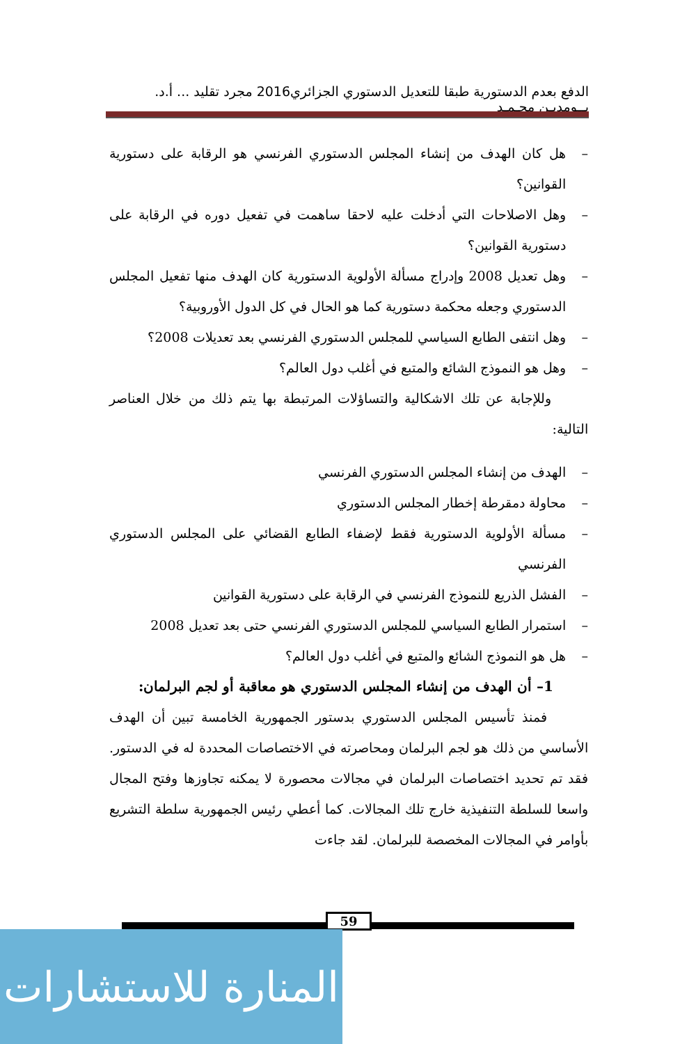الدفع بعدم الدستورية طبقا للتعديل الدستوري الجزائري2016 مجرد تقليد ... أ.د. بــومديـن محـمـد
– هل كان الهدف من إنشاء المجلس الدستوري الفرنسي هو الرقابة على دستورية القوانين؟
– وهل الاصلاحات التي أدخلت عليه لاحقا ساهمت في تفعيل دوره في الرقابة على دستورية القوانين؟
– وهل تعديل 2008 وإدراج مسألة الأولوية الدستورية كان الهدف منها تفعيل المجلس الدستوري وجعله محكمة دستورية كما هو الحال في كل الدول الأوروبية؟
– وهل انتفى الطابع السياسي للمجلس الدستوري الفرنسي بعد تعديلات 2008؟
– وهل هو النموذج الشائع والمتبع في أغلب دول العالم؟
وللإجابة عن تلك الاشكالية والتساؤلات المرتبطة بها يتم ذلك من خلال العناصر التالية:
– الهدف من إنشاء المجلس الدستوري الفرنسي
– محاولة دمقرطة إخطار المجلس الدستوري
– مسألة الأولوية الدستورية فقط لإضفاء الطابع القضائي على المجلس الدستوري الفرنسي
– الفشل الذريع للنموذج الفرنسي في الرقابة على دستورية القوانين
– استمرار الطابع السياسي للمجلس الدستوري الفرنسي حتى بعد تعديل 2008
– هل هو النموذج الشائع والمتبع في أغلب دول العالم؟
1– أن الهدف من إنشاء المجلس الدستوري هو معاقبة أو لجم البرلمان:
فمنذ تأسيس المجلس الدستوري بدستور الجمهورية الخامسة تبين أن الهدف الأساسي من ذلك هو لجم البرلمان ومحاصرته في الاختصاصات المحددة له في الدستور. فقد تم تحديد اختصاصات البرلمان في مجالات محصورة لا يمكنه تجاوزها وفتح المجال واسعا للسلطة التنفيذية خارج تلك المجالات. كما أعطي رئيس الجمهورية سلطة التشريع بأوامر في المجالات المخصصة للبرلمان. لقد جاءت
59
المنارة للاستشارات